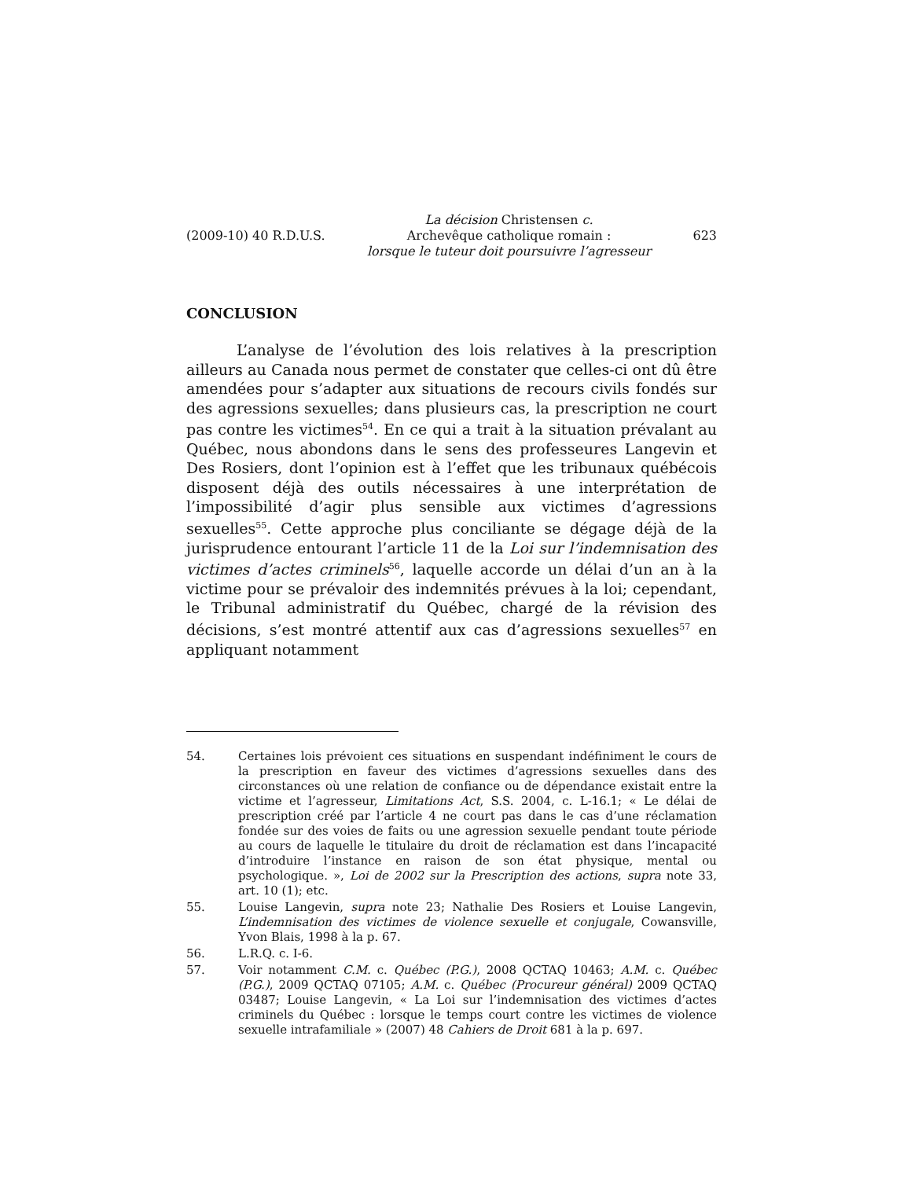(2009-10) 40 R.D.U.S. La décision Christensen c.
Archevêque catholique romain :
lorsque le tuteur doit poursuivre l’agresseur 623
CONCLUSION
L’analyse de l’évolution des lois relatives à la prescription ailleurs au Canada nous permet de constater que celles-ci ont dû être amendées pour s’adapter aux situations de recours civils fondés sur des agressions sexuelles; dans plusieurs cas, la prescription ne court pas contre les victimes<sup>54</sup>. En ce qui a trait à la situation prévalant au Québec, nous abondons dans le sens des professeures Langevin et Des Rosiers, dont l’opinion est à l’effet que les tribunaux québécois disposent déjà des outils nécessaires à une interprétation de l’impossibilité d’agir plus sensible aux victimes d’agressions sexuelles<sup>55</sup>. Cette approche plus conciliante se dégage déjà de la jurisprudence entourant l’article 11 de la Loi sur l’indemnisation des victimes d’actes criminels<sup>56</sup>, laquelle accorde un délai d’un an à la victime pour se prévaloir des indemnités prévues à la loi; cependant, le Tribunal administratif du Québec, chargé de la révision des décisions, s’est montré attentif aux cas d’agressions sexuelles<sup>57</sup> en appliquant notamment
54. Certaines lois prévoient ces situations en suspendant indéfiniment le cours de la prescription en faveur des victimes d’agressions sexuelles dans des circonstances où une relation de confiance ou de dépendance existait entre la victime et l’agresseur, Limitations Act, S.S. 2004, c. L-16.1; « Le délai de prescription créé par l’article 4 ne court pas dans le cas d’une réclamation fondée sur des voies de faits ou une agression sexuelle pendant toute période au cours de laquelle le titulaire du droit de réclamation est dans l’incapacité d’introduire l’instance en raison de son état physique, mental ou psychologique. », Loi de 2002 sur la Prescription des actions, supra note 33, art. 10 (1); etc.
55. Louise Langevin, supra note 23; Nathalie Des Rosiers et Louise Langevin, L’indemnisation des victimes de violence sexuelle et conjugale, Cowansville, Yvon Blais, 1998 à la p. 67.
56. L.R.Q. c. I-6.
57. Voir notamment C.M. c. Québec (P.G.), 2008 QCTAQ 10463; A.M. c. Québec (P.G.), 2009 QCTAQ 07105; A.M. c. Québec (Procureur général) 2009 QCTAQ 03487; Louise Langevin, « La Loi sur l’indemnisation des victimes d’actes criminels du Québec : lorsque le temps court contre les victimes de violence sexuelle intrafamiliale » (2007) 48 Cahiers de Droit 681 à la p. 697.